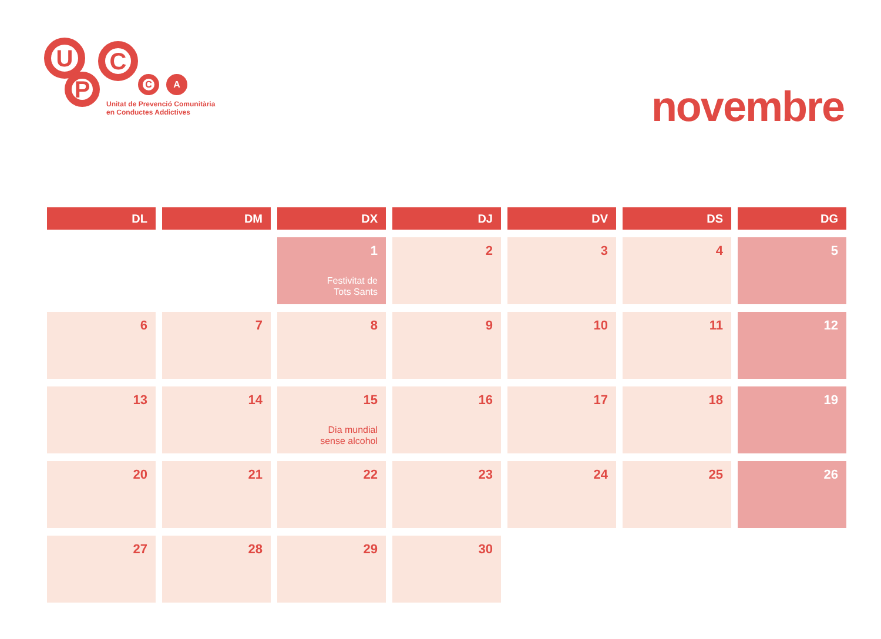U C
P C A
Unitat de Prevenció Comunitària
en Conductes Addictives
novembre
| DL | DM | DX | DJ | DV | DS | DG |
| --- | --- | --- | --- | --- | --- | --- |
| | | 1 Festivitat de Tots Sants | 2 | 3 | 4 | 5 |
| 6 | 7 | 8 | 9 | 10 | 11 | 12 |
| 13 | 14 | 15 Dia mundial sense alcohol | 16 | 17 | 18 | 19 |
| 20 | 21 | 22 | 23 | 24 | 25 | 26 |
| 27 | 28 | 29 | 30 | | | |